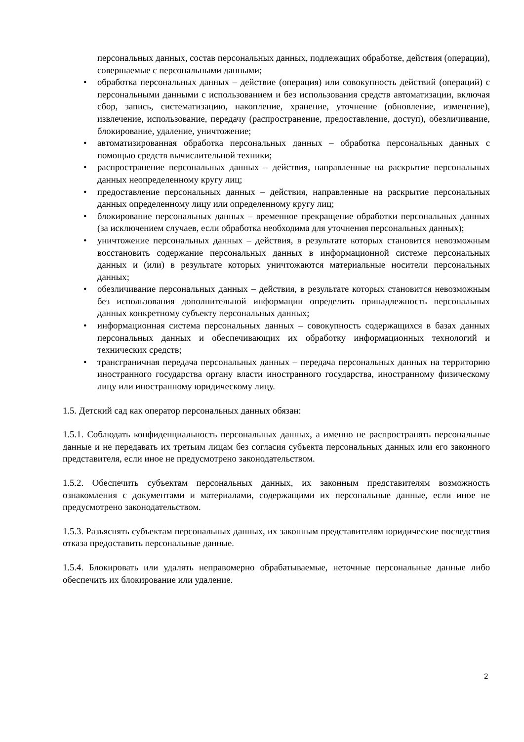персональных данных, состав персональных данных, подлежащих обработке, действия (операции), совершаемые с персональными данными;
• обработка персональных данных – действие (операция) или совокупность действий (операций) с персональными данными с использованием и без использования средств автоматизации, включая сбор, запись, систематизацию, накопление, хранение, уточнение (обновление, изменение), извлечение, использование, передачу (распространение, предоставление, доступ), обезличивание, блокирование, удаление, уничтожение;
• автоматизированная обработка персональных данных – обработка персональных данных с помощью средств вычислительной техники;
• распространение персональных данных – действия, направленные на раскрытие персональных данных неопределенному кругу лиц;
• предоставление персональных данных – действия, направленные на раскрытие персональных данных определенному лицу или определенному кругу лиц;
• блокирование персональных данных – временное прекращение обработки персональных данных (за исключением случаев, если обработка необходима для уточнения персональных данных);
• уничтожение персональных данных – действия, в результате которых становится невозможным восстановить содержание персональных данных в информационной системе персональных данных и (или) в результате которых уничтожаются материальные носители персональных данных;
• обезличивание персональных данных – действия, в результате которых становится невозможным без использования дополнительной информации определить принадлежность персональных данных конкретному субъекту персональных данных;
• информационная система персональных данных – совокупность содержащихся в базах данных персональных данных и обеспечивающих их обработку информационных технологий и технических средств;
• трансграничная передача персональных данных – передача персональных данных на территорию иностранного государства органу власти иностранного государства, иностранному физическому лицу или иностранному юридическому лицу.
1.5. Детский сад как оператор персональных данных обязан:
1.5.1. Соблюдать конфиденциальность персональных данных, а именно не распространять персональные данные и не передавать их третьим лицам без согласия субъекта персональных данных или его законного представителя, если иное не предусмотрено законодательством.
1.5.2. Обеспечить субъектам персональных данных, их законным представителям возможность ознакомления с документами и материалами, содержащими их персональные данные, если иное не предусмотрено законодательством.
1.5.3. Разъяснять субъектам персональных данных, их законным представителям юридические последствия отказа предоставить персональные данные.
1.5.4. Блокировать или удалять неправомерно обрабатываемые, неточные персональные данные либо обеспечить их блокирование или удаление.
2